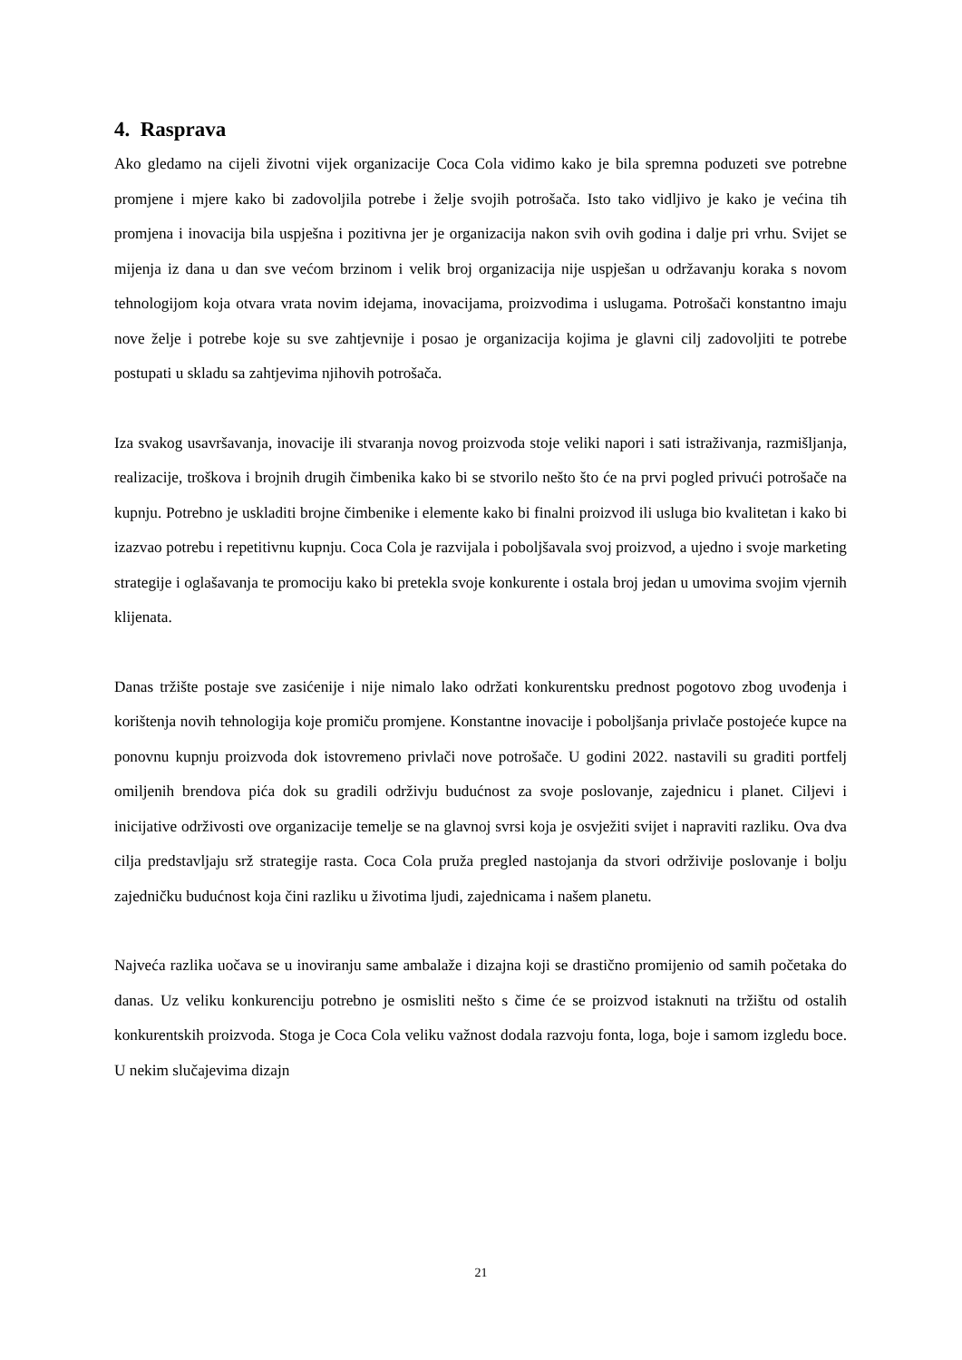4. Rasprava
Ako gledamo na cijeli životni vijek organizacije Coca Cola vidimo kako je bila spremna poduzeti sve potrebne promjene i mjere kako bi zadovoljila potrebe i želje svojih potrošača. Isto tako vidljivo je kako je većina tih promjena i inovacija bila uspješna i pozitivna jer je organizacija nakon svih ovih godina i dalje pri vrhu. Svijet se mijenja iz dana u dan sve većom brzinom i velik broj organizacija nije uspješan u održavanju koraka s novom tehnologijom koja otvara vrata novim idejama, inovacijama, proizvodima i uslugama. Potrošači konstantno imaju nove želje i potrebe koje su sve zahtjevnije i posao je organizacija kojima je glavni cilj zadovoljiti te potrebe postupati u skladu sa zahtjevima njihovih potrošača.
Iza svakog usavršavanja, inovacije ili stvaranja novog proizvoda stoje veliki napori i sati istraživanja, razmišljanja, realizacije, troškova i brojnih drugih čimbenika kako bi se stvorilo nešto što će na prvi pogled privući potrošače na kupnju. Potrebno je uskladiti brojne čimbenike i elemente kako bi finalni proizvod ili usluga bio kvalitetan i kako bi izazvao potrebu i repetitivnu kupnju. Coca Cola je razvijala i poboljšavala svoj proizvod, a ujedno i svoje marketing strategije i oglašavanja te promociju kako bi pretekla svoje konkurente i ostala broj jedan u umovima svojim vjernih klijenata.
Danas tržište postaje sve zasićenije i nije nimalo lako održati konkurentsku prednost pogotovo zbog uvođenja i korištenja novih tehnologija koje promiču promjene. Konstantne inovacije i poboljšanja privlače postojeće kupce na ponovnu kupnju proizvoda dok istovremeno privlači nove potrošače. U godini 2022. nastavili su graditi portfelj omiljenih brendova pića dok su gradili održivju budućnost za svoje poslovanje, zajednicu i planet. Ciljevi i inicijative održivosti ove organizacije temelje se na glavnoj svrsi koja je osvježiti svijet i napraviti razliku. Ova dva cilja predstavljaju srž strategije rasta. Coca Cola pruža pregled nastojanja da stvori održivije poslovanje i bolju zajedničku budućnost koja čini razliku u životima ljudi, zajednicama i našem planetu.
Najveća razlika uočava se u inoviranju same ambalaže i dizajna koji se drastično promijenio od samih početaka do danas. Uz veliku konkurenciju potrebno je osmisliti nešto s čime će se proizvod istaknuti na tržištu od ostalih konkurentskih proizvoda. Stoga je Coca Cola veliku važnost dodala razvoju fonta, loga, boje i samom izgledu boce. U nekim slučajevima dizajn
21